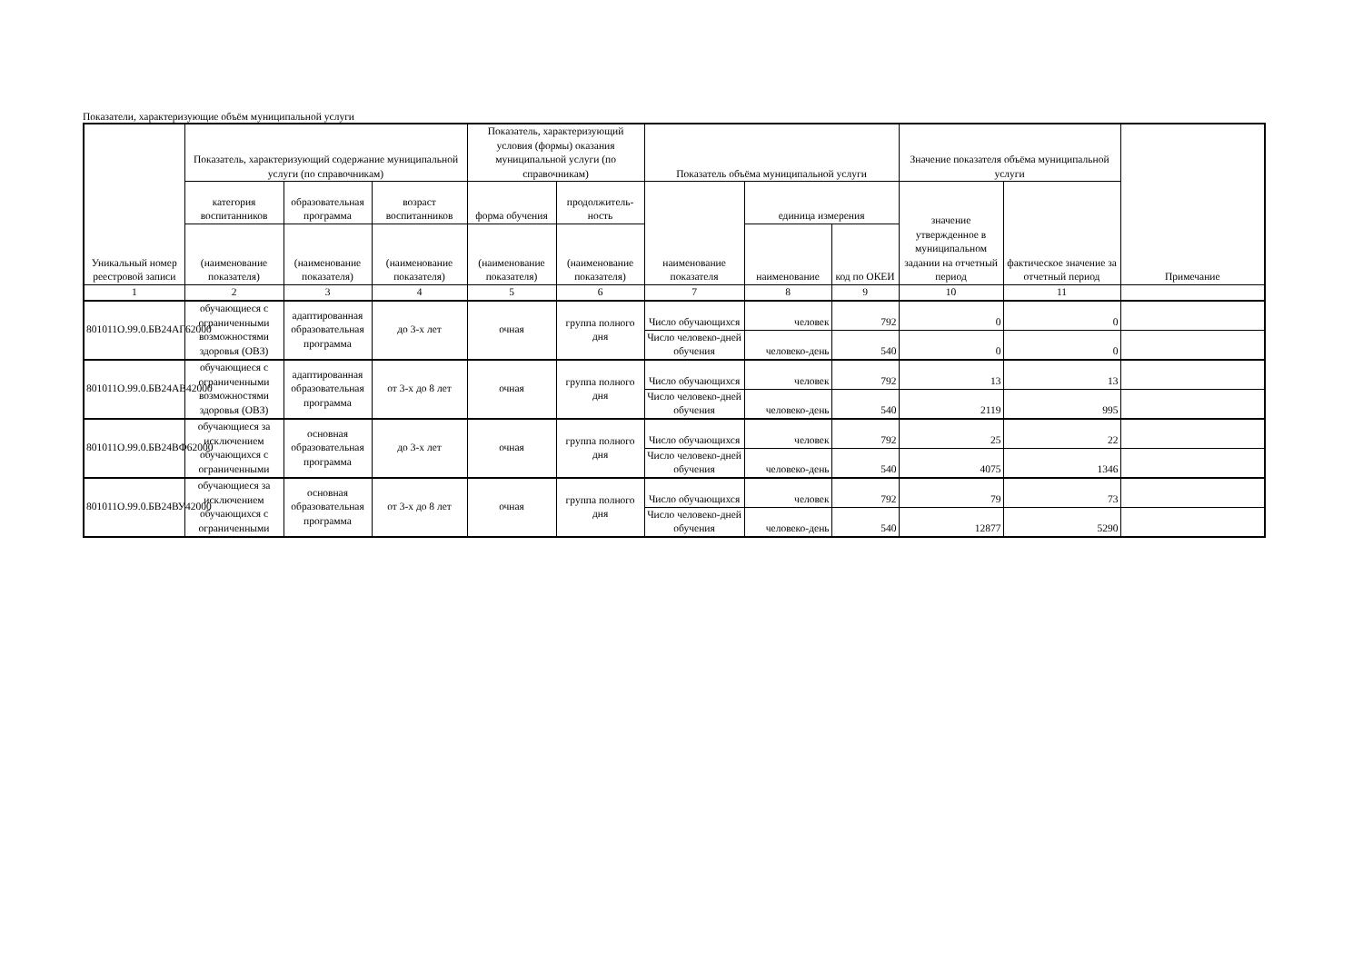Показатели, характеризующие объём муниципальной услуги
| Уникальный номер реестровой записи | Показатель, характеризующий содержание муниципальной услуги (по справочникам) | | | Показатель, характеризующий условия (формы) оказания муниципальной услуги (по справочникам) | | Показатель объёма муниципальной услуги | | | Значение показателя объёма муниципальной услуги | | Примечание |
| --- | --- | --- | --- | --- | --- | --- | --- | --- | --- | --- | --- |
| | категория воспитанников | образовательная программа | возраст воспитанников | форма обучения | продолжитель-ность | наименование показателя | единица измерения | | значение утвержденное в муниципальном задании на отчетный период | фактическое значение за отчетный период | |
| | (наименование показателя) | (наименование показателя) | (наименование показателя) | (наименование показателя) | (наименование показателя) | | наименование | код по ОКЕИ | | | |
| 1 | 2 | 3 | 4 | 5 | 6 | 7 | 8 | 9 | 10 | 11 | |
| 801011О.99.0.БВ24АГ62000 | обучающиеся с ограниченными возможностями здоровья (ОВЗ) | адаптированная образовательная программа | до 3-х лет | очная | группа полного дня | Число обучающихся | человек | 792 | 0 | 0 | |
| | | | | | | Число человеко-дней обучения | человеко-день | 540 | 0 | 0 | |
| 801011О.99.0.БВ24АВ42000 | обучающиеся с ограниченными возможностями здоровья (ОВЗ) | адаптированная образовательная программа | от 3-х до 8 лет | очная | группа полного дня | Число обучающихся | человек | 792 | 13 | 13 | |
| | | | | | | Число человеко-дней обучения | человеко-день | 540 | 2119 | 995 | |
| 801011О.99.0.БВ24ВФ62000 | обучающиеся за исключением обучающихся с ограниченными | основная образовательная программа | до 3-х лет | очная | группа полного дня | Число обучающихся | человек | 792 | 25 | 22 | |
| | | | | | | Число человеко-дней обучения | человеко-день | 540 | 4075 | 1346 | |
| 801011О.99.0.БВ24ВУ42000 | обучающиеся за исключением обучающихся с ограниченными | основная образовательная программа | от 3-х до 8 лет | очная | группа полного дня | Число обучающихся | человек | 792 | 79 | 73 | |
| | | | | | | Число человеко-дней обучения | человеко-день | 540 | 12877 | 5290 | |